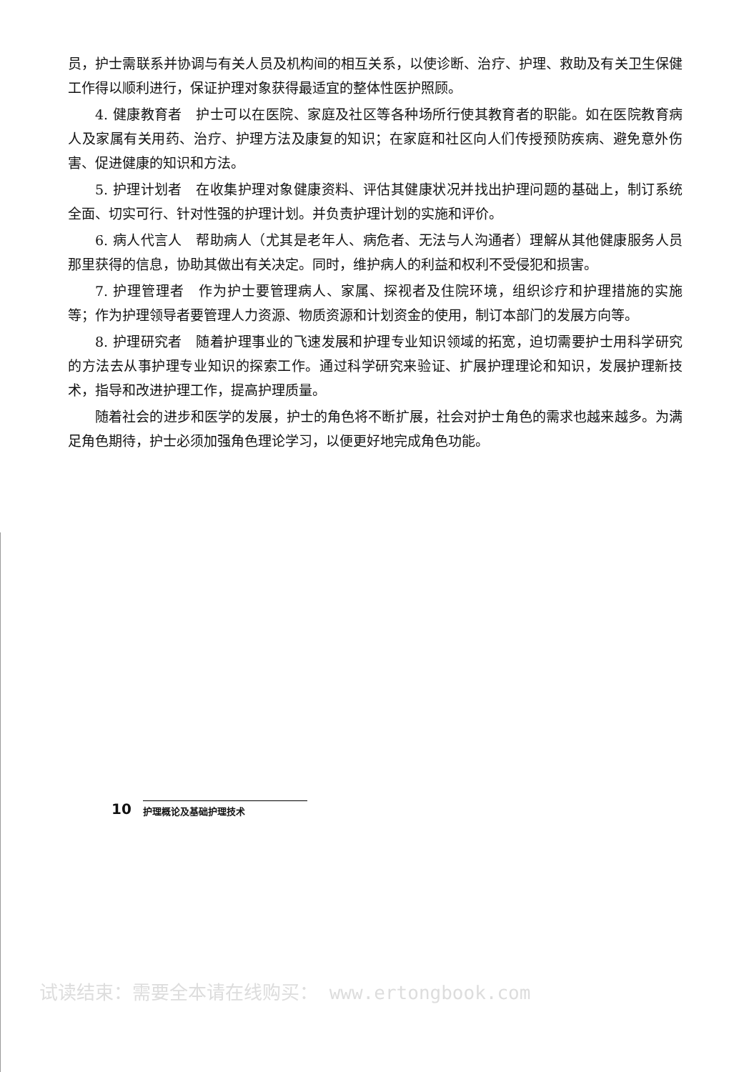员，护士需联系并协调与有关人员及机构间的相互关系，以使诊断、治疗、护理、救助及有关卫生保健工作得以顺利进行，保证护理对象获得最适宜的整体性医护照顾。
4. 健康教育者　护士可以在医院、家庭及社区等各种场所行使其教育者的职能。如在医院教育病人及家属有关用药、治疗、护理方法及康复的知识；在家庭和社区向人们传授预防疾病、避免意外伤害、促进健康的知识和方法。
5. 护理计划者　在收集护理对象健康资料、评估其健康状况并找出护理问题的基础上，制订系统全面、切实可行、针对性强的护理计划。并负责护理计划的实施和评价。
6. 病人代言人　帮助病人（尤其是老年人、病危者、无法与人沟通者）理解从其他健康服务人员那里获得的信息，协助其做出有关决定。同时，维护病人的利益和权利不受侵犯和损害。
7. 护理管理者　作为护士要管理病人、家属、探视者及住院环境，组织诊疗和护理措施的实施等；作为护理领导者要管理人力资源、物质资源和计划资金的使用，制订本部门的发展方向等。
8. 护理研究者　随着护理事业的飞速发展和护理专业知识领域的拓宽，迫切需要护士用科学研究的方法去从事护理专业知识的探索工作。通过科学研究来验证、扩展护理理论和知识，发展护理新技术，指导和改进护理工作，提高护理质量。
随着社会的进步和医学的发展，护士的角色将不断扩展，社会对护士角色的需求也越来越多。为满足角色期待，护士必须加强角色理论学习，以便更好地完成角色功能。
10
护理概论及基础护理技术
试读结束：需要全本请在线购买： www.ertongbook.com